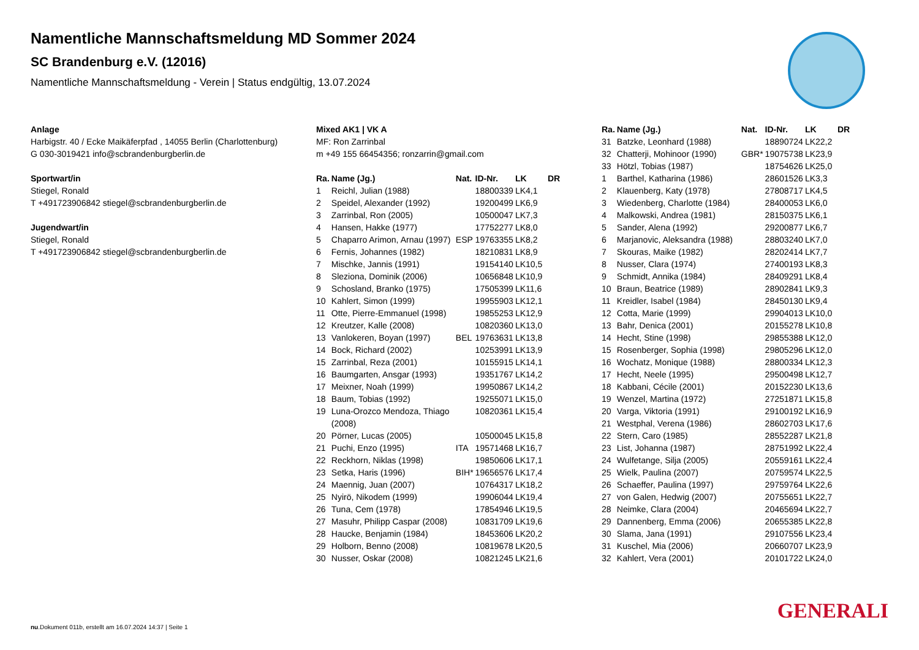Namentliche Mannschaftsmeldung MD Sommer 2024
SC Brandenburg e.V. (12016)
Namentliche Mannschaftsmeldung - Verein | Status endgültig, 13.07.2024
Anlage
Harbigstr. 40 / Ecke Maikäferpfad , 14055 Berlin (Charlottenburg)
G 030-3019421 info@scbrandenburgberlin.de
Sportwart/in
Stiegel, Ronald
T +491723906842 stiegel@scbrandenburgberlin.de
Jugendwart/in
Stiegel, Ronald
T +491723906842 stiegel@scbrandenburgberlin.de
Mixed AK1 | VK A
MF: Ron Zarrinbal
m +49 155 66454356; ronzarrin@gmail.com
| Ra. | Name (Jg.) | Nat. | ID-Nr. | LK | DR |
| --- | --- | --- | --- | --- | --- |
| 1 | Reichl, Julian (1988) | | 18800339 | LK4,1 | |
| 2 | Speidel, Alexander (1992) | | 19200499 | LK6,9 | |
| 3 | Zarrinbal, Ron (2005) | | 10500047 | LK7,3 | |
| 4 | Hansen, Hakke (1977) | | 17752277 | LK8,0 | |
| 5 | Chaparro Arimon, Arnau (1997) | ESP | 19763355 | LK8,2 | |
| 6 | Fernis, Johannes (1982) | | 18210831 | LK8,9 | |
| 7 | Mischke, Jannis (1991) | | 19154140 | LK10,5 | |
| 8 | Sleziona, Dominik (2006) | | 10656848 | LK10,9 | |
| 9 | Schosland, Branko (1975) | | 17505399 | LK11,6 | |
| 10 | Kahlert, Simon (1999) | | 19955903 | LK12,1 | |
| 11 | Otte, Pierre-Emmanuel (1998) | | 19855253 | LK12,9 | |
| 12 | Kreutzer, Kalle (2008) | | 10820360 | LK13,0 | |
| 13 | Vanlokeren, Boyan (1997) | BEL | 19763631 | LK13,8 | |
| 14 | Bock, Richard (2002) | | 10253991 | LK13,9 | |
| 15 | Zarrinbal, Reza (2001) | | 10155915 | LK14,1 | |
| 16 | Baumgarten, Ansgar (1993) | | 19351767 | LK14,2 | |
| 17 | Meixner, Noah (1999) | | 19950867 | LK14,2 | |
| 18 | Baum, Tobias (1992) | | 19255071 | LK15,0 | |
| 19 | Luna-Orozco Mendoza, Thiago (2008) | | 10820361 | LK15,4 | |
| 20 | Pörner, Lucas (2005) | | 10500045 | LK15,8 | |
| 21 | Puchi, Enzo (1995) | ITA | 19571468 | LK16,7 | |
| 22 | Reckhorn, Niklas (1998) | | 19850606 | LK17,1 | |
| 23 | Setka, Haris (1996) | BIH* | 19656576 | LK17,4 | |
| 24 | Maennig, Juan (2007) | | 10764317 | LK18,2 | |
| 25 | Nyirö, Nikodem (1999) | | 19906044 | LK19,4 | |
| 26 | Tuna, Cem (1978) | | 17854946 | LK19,5 | |
| 27 | Masuhr, Philipp Caspar (2008) | | 10831709 | LK19,6 | |
| 28 | Haucke, Benjamin (1984) | | 18453606 | LK20,2 | |
| 29 | Holborn, Benno (2008) | | 10819678 | LK20,5 | |
| 30 | Nusser, Oskar (2008) | | 10821245 | LK21,6 | |
| Ra. | Name (Jg.) | Nat. | ID-Nr. | LK | DR |
| --- | --- | --- | --- | --- | --- |
| 31 | Batzke, Leonhard (1988) | | 18890724 | LK22,2 | |
| 32 | Chatterji, Mohinoor (1990) | GBR* | 19075738 | LK23,9 | |
| 33 | Hötzl, Tobias (1987) | | 18754626 | LK25,0 | |
| 1 | Barthel, Katharina (1986) | | 28601526 | LK3,3 | |
| 2 | Klauenberg, Katy (1978) | | 27808717 | LK4,5 | |
| 3 | Wiedenberg, Charlotte (1984) | | 28400053 | LK6,0 | |
| 4 | Malkowski, Andrea (1981) | | 28150375 | LK6,1 | |
| 5 | Sander, Alena (1992) | | 29200877 | LK6,7 | |
| 6 | Marjanovic, Aleksandra (1988) | | 28803240 | LK7,0 | |
| 7 | Skouras, Maike (1982) | | 28202414 | LK7,7 | |
| 8 | Nusser, Clara (1974) | | 27400193 | LK8,3 | |
| 9 | Schmidt, Annika (1984) | | 28409291 | LK8,4 | |
| 10 | Braun, Beatrice (1989) | | 28902841 | LK9,3 | |
| 11 | Kreidler, Isabel (1984) | | 28450130 | LK9,4 | |
| 12 | Cotta, Marie (1999) | | 29904013 | LK10,0 | |
| 13 | Bahr, Denica (2001) | | 20155278 | LK10,8 | |
| 14 | Hecht, Stine (1998) | | 29855388 | LK12,0 | |
| 15 | Rosenberger, Sophia (1998) | | 29805296 | LK12,0 | |
| 16 | Wochatz, Monique (1988) | | 28800334 | LK12,3 | |
| 17 | Hecht, Neele (1995) | | 29500498 | LK12,7 | |
| 18 | Kabbani, Cécile (2001) | | 20152230 | LK13,6 | |
| 19 | Wenzel, Martina (1972) | | 27251871 | LK15,8 | |
| 20 | Varga, Viktoria (1991) | | 29100192 | LK16,9 | |
| 21 | Westphal, Verena (1986) | | 28602703 | LK17,6 | |
| 22 | Stern, Caro (1985) | | 28552287 | LK21,8 | |
| 23 | List, Johanna (1987) | | 28751992 | LK22,4 | |
| 24 | Wulfetange, Silja (2005) | | 20559161 | LK22,4 | |
| 25 | Wielk, Paulina (2007) | | 20759574 | LK22,5 | |
| 26 | Schaeffer, Paulina (1997) | | 29759764 | LK22,6 | |
| 27 | von Galen, Hedwig (2007) | | 20755651 | LK22,7 | |
| 28 | Neimke, Clara (2004) | | 20465694 | LK22,7 | |
| 29 | Dannenberg, Emma (2006) | | 20655385 | LK22,8 | |
| 30 | Slama, Jana (1991) | | 29107556 | LK23,4 | |
| 31 | Kuschel, Mia (2006) | | 20660707 | LK23,9 | |
| 32 | Kahlert, Vera (2001) | | 20101722 | LK24,0 | |
GENERALI
nu.Dokument 011b, erstellt am 16.07.2024 14:37 | Seite 1